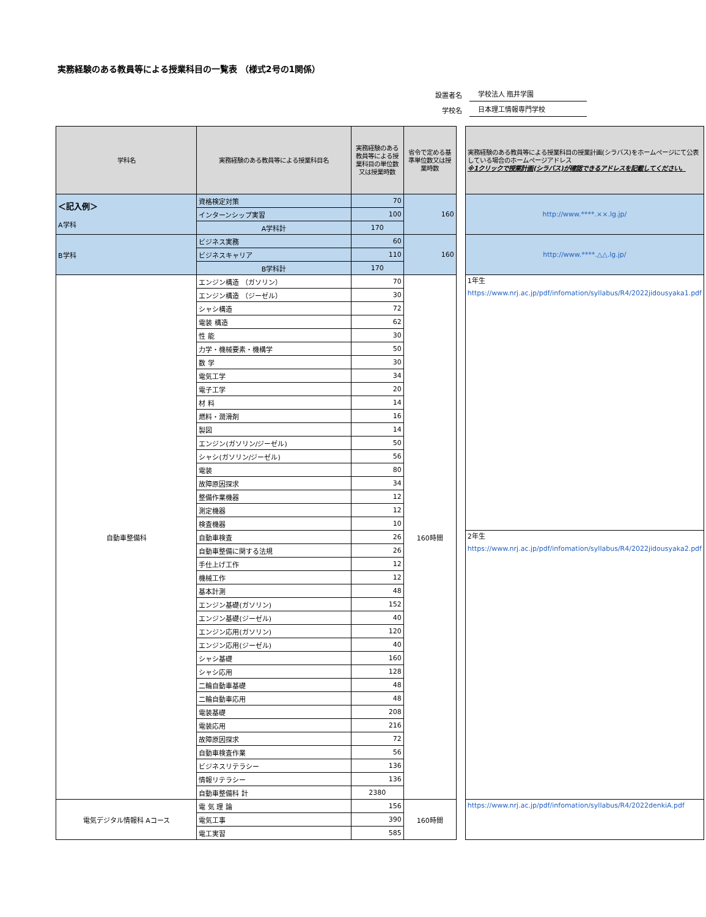実務経験のある教員等による授業科目の一覧表 （様式2号の1関係）
設置者名 学校法人 瓶井学園
学校名 日本理工情報専門学校
| 学科名 | 実務経験のある教員等による授業科目名 | 実務経験のある教員等による授業科目の単位数又は授業時数 | 省令で定める基準単位数又は授業時数 | | 実務経験のある教員等による授業科目の授業計画(シラバス)をホームページにて公表している場合のホームページアドレス ※1クリックで授業計画(シラバス)が確認できるアドレスを記載してください。 |
| ＜記入例＞ A学科 | 資格検定対策 | 70 | 160 | | http://www.****.××.lg.jp/ |
| | インターンシップ実習 | 100 | | | |
| | A学科計 | 170 | | | |
| B学科 | ビジネス実務 | 60 | 160 | | http://www.****.△△.lg.jp/ |
| | ビジネスキャリア | 110 | | | |
| | B学科計 | 170 | | | |
| 自動車整備科 | エンジン構造 （ガソリン） | 70 | 160時間 | | 1年生 https://www.nrj.ac.jp/pdf/infomation/syllabus/R4/2022jidousyaka1.pdf |
| | エンジン構造 （ジーゼル） | 30 | | | |
| | シャシ構造 | 72 | | | |
| | 電装 構造 | 62 | | | |
| | 性 能 | 30 | | | |
| | 力学・機械要素・機構学 | 50 | | | |
| | 数 学 | 30 | | | |
| | 電気工学 | 34 | | | |
| | 電子工学 | 20 | | | |
| | 材 料 | 14 | | | |
| | 燃料・潤滑剤 | 16 | | | |
| | 製図 | 14 | | | |
| | エンジン(ガソリン/ジーゼル) | 50 | | | |
| | シャシ(ガソリン/ジーゼル) | 56 | | | |
| | 電装 | 80 | | | |
| | 故障原因探求 | 34 | | | |
| | 整備作業機器 | 12 | | | |
| | 測定機器 | 12 | | | |
| | 検査機器 | 10 | | | |
| | 自動車検査 | 26 | | | 2年生 https://www.nrj.ac.jp/pdf/infomation/syllabus/R4/2022jidousyaka2.pdf |
| | 自動車整備に関する法規 | 26 | | | |
| | 手仕上げ工作 | 12 | | | |
| | 機械工作 | 12 | | | |
| | 基本計測 | 48 | | | |
| | エンジン基礎(ガソリン) | 152 | | | |
| | エンジン基礎(ジーゼル) | 40 | | | |
| | エンジン応用(ガソリン) | 120 | | | |
| | エンジン応用(ジーゼル) | 40 | | | |
| | シャシ基礎 | 160 | | | |
| | シャシ応用 | 128 | | | |
| | 二輪自動車基礎 | 48 | | | |
| | 二輪自動車応用 | 48 | | | |
| | 電装基礎 | 208 | | | |
| | 電装応用 | 216 | | | |
| | 故障原因探求 | 72 | | | |
| | 自動車検査作業 | 56 | | | |
| | ビジネスリテラシー | 136 | | | |
| | 情報リテラシー | 136 | | | |
| | 自動車整備科 計 | 2380 | | | |
| 電気デジタル情報科 Aコース | 電 気 理 論 | 156 | 160時間 | | https://www.nrj.ac.jp/pdf/infomation/syllabus/R4/2022denkiA.pdf |
| | 電気工事 | 390 | | | |
| | 電工実習 | 585 | | | |